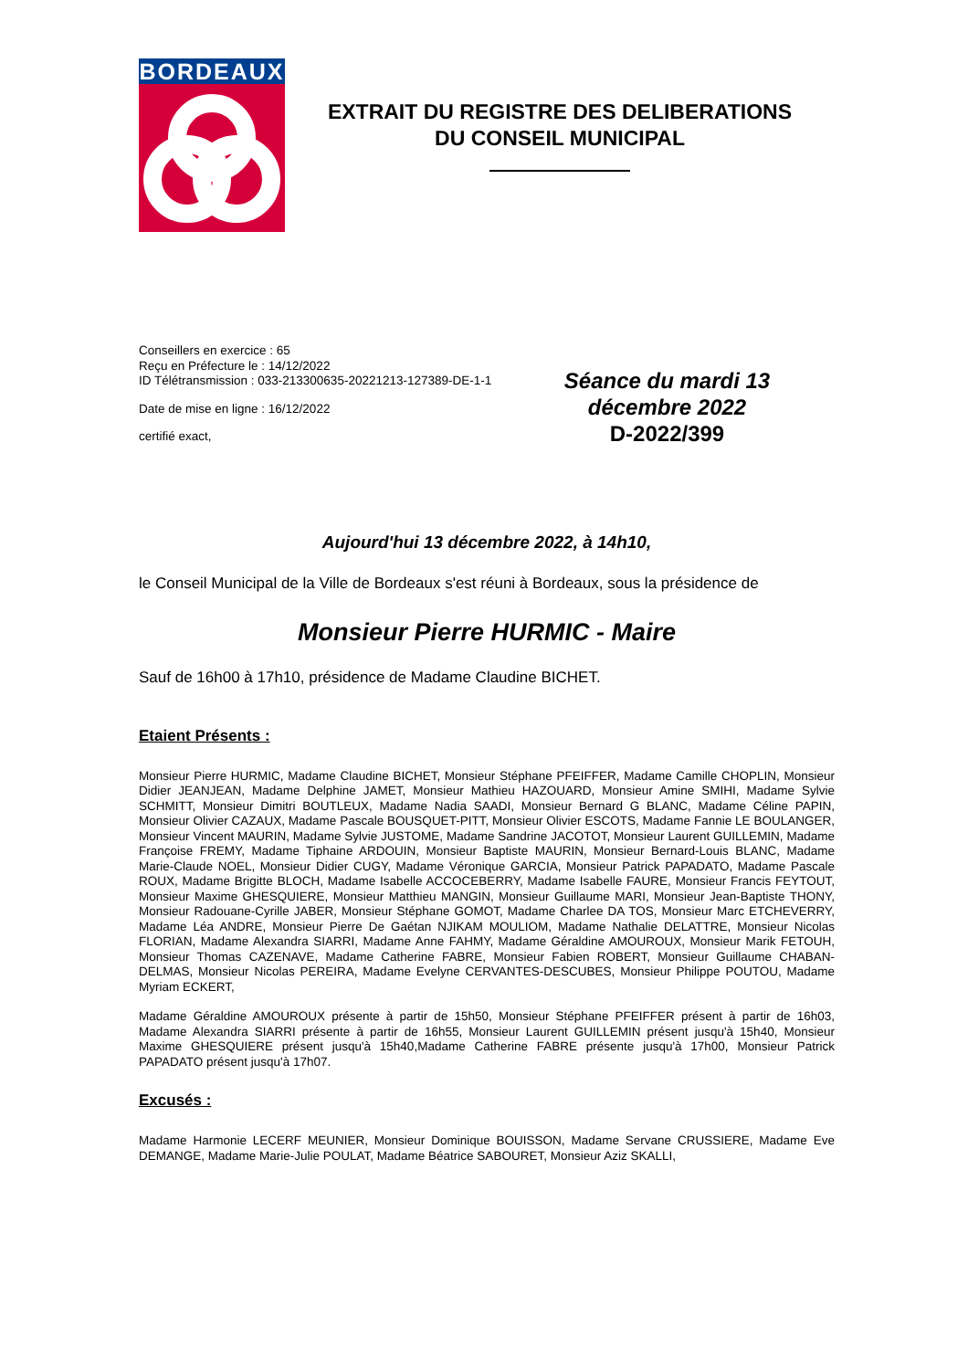BORDEAUX
EXTRAIT DU REGISTRE DES DELIBERATIONS
DU CONSEIL MUNICIPAL
Conseillers en exercice : 65
Reçu en Préfecture le : 14/12/2022
ID Télétransmission : 033-213300635-20221213-127389-DE-1-1
Date de mise en ligne : 16/12/2022
certifié exact,
Séance du mardi 13
décembre 2022
D-2022/399
Aujourd'hui 13 décembre 2022, à 14h10,
le Conseil Municipal de la Ville de Bordeaux s'est réuni à Bordeaux, sous la présidence de
Monsieur Pierre HURMIC - Maire
Sauf de 16h00 à 17h10, présidence de Madame Claudine BICHET.
Etaient Présents :
Monsieur Pierre HURMIC, Madame Claudine BICHET, Monsieur Stéphane PFEIFFER, Madame Camille CHOPLIN, Monsieur Didier JEANJEAN, Madame Delphine JAMET, Monsieur Mathieu HAZOUARD, Monsieur Amine SMIHI, Madame Sylvie SCHMITT, Monsieur Dimitri BOUTLEUX, Madame Nadia SAADI, Monsieur Bernard G BLANC, Madame Céline PAPIN, Monsieur Olivier CAZAUX, Madame Pascale BOUSQUET-PITT, Monsieur Olivier ESCOTS, Madame Fannie LE BOULANGER, Monsieur Vincent MAURIN, Madame Sylvie JUSTOME, Madame Sandrine JACOTOT, Monsieur Laurent GUILLEMIN, Madame Françoise FREMY, Madame Tiphaine ARDOUIN, Monsieur Baptiste MAURIN, Monsieur Bernard-Louis BLANC, Madame Marie-Claude NOEL, Monsieur Didier CUGY, Madame Véronique GARCIA, Monsieur Patrick PAPADATO, Madame Pascale ROUX, Madame Brigitte BLOCH, Madame Isabelle ACCOCEBERRY, Madame Isabelle FAURE, Monsieur Francis FEYTOUT, Monsieur Maxime GHESQUIERE, Monsieur Matthieu MANGIN, Monsieur Guillaume MARI, Monsieur Jean-Baptiste THONY, Monsieur Radouane-Cyrille JABER, Monsieur Stéphane GOMOT, Madame Charlee DA TOS, Monsieur Marc ETCHEVERRY, Madame Léa ANDRE, Monsieur Pierre De Gaétan NJIKAM MOULIOM, Madame Nathalie DELATTRE, Monsieur Nicolas FLORIAN, Madame Alexandra SIARRI, Madame Anne FAHMY, Madame Géraldine AMOUROUX, Monsieur Marik FETOUH, Monsieur Thomas CAZENAVE, Madame Catherine FABRE, Monsieur Fabien ROBERT, Monsieur Guillaume CHABAN-DELMAS, Monsieur Nicolas PEREIRA, Madame Evelyne CERVANTES-DESCUBES, Monsieur Philippe POUTOU, Madame Myriam ECKERT,
Madame Géraldine AMOUROUX présente à partir de 15h50, Monsieur Stéphane PFEIFFER présent à partir de 16h03, Madame Alexandra SIARRI présente à partir de 16h55, Monsieur Laurent GUILLEMIN présent jusqu'à 15h40, Monsieur Maxime GHESQUIERE présent jusqu'à 15h40,Madame Catherine FABRE présente jusqu'à 17h00, Monsieur Patrick PAPADATO présent jusqu'à 17h07.
Excusés :
Madame Harmonie LECERF MEUNIER, Monsieur Dominique BOUISSON, Madame Servane CRUSSIERE, Madame Eve DEMANGE, Madame Marie-Julie POULAT, Madame Béatrice SABOURET, Monsieur Aziz SKALLI,